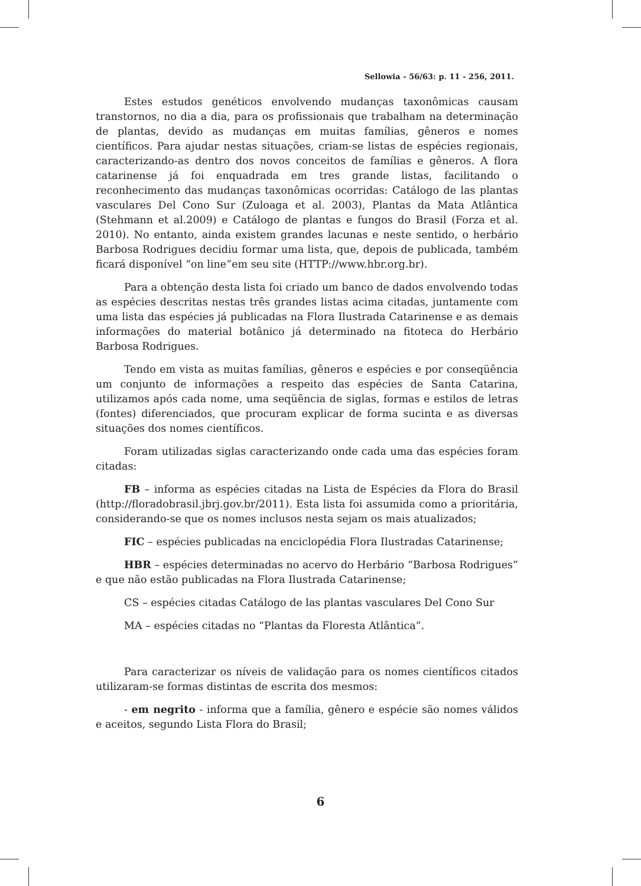Sellowia - 56/63: p. 11 - 256, 2011.
Estes estudos genéticos envolvendo mudanças taxonômicas causam transtornos, no dia a dia, para os profissionais que trabalham na determinação de plantas, devido as mudanças em muitas famílias, gêneros e nomes científicos. Para ajudar nestas situações, criam-se listas de espécies regionais, caracterizando-as dentro dos novos conceitos de famílias e gêneros. A flora catarinense já foi enquadrada em tres grande listas, facilitando o reconhecimento das mudanças taxonômicas ocorridas: Catálogo de las plantas vasculares Del Cono Sur (Zuloaga et al. 2003), Plantas da Mata Atlântica (Stehmann et al.2009) e Catálogo de plantas e fungos do Brasil (Forza et al. 2010). No entanto, ainda existem grandes lacunas e neste sentido, o herbário Barbosa Rodrigues decidiu formar uma lista, que, depois de publicada, também ficará disponível “on line”em seu site (HTTP://www.hbr.org.br).
Para a obtenção desta lista foi criado um banco de dados envolvendo todas as espécies descritas nestas três grandes listas acima citadas, juntamente com uma lista das espécies já publicadas na Flora Ilustrada Catarinense e as demais informações do material botânico já determinado na fitoteca do Herbário Barbosa Rodrigues.
Tendo em vista as muitas famílias, gêneros e espécies e por conseqüência um conjunto de informações a respeito das espécies de Santa Catarina, utilizamos após cada nome, uma seqüência de siglas, formas e estilos de letras (fontes) diferenciados, que procuram explicar de forma sucinta e as diversas situações dos nomes científicos.
Foram utilizadas siglas caracterizando onde cada uma das espécies foram citadas:
FB – informa as espécies citadas na Lista de Espécies da Flora do Brasil (http://floradobrasil.jbrj.gov.br/2011). Esta lista foi assumida como a prioritária, considerando-se que os nomes inclusos nesta sejam os mais atualizados;
FIC – espécies publicadas na enciclopédia Flora Ilustradas Catarinense;
HBR – espécies determinadas no acervo do Herbário “Barbosa Rodrigues” e que não estão publicadas na Flora Ilustrada Catarinense;
CS – espécies citadas Catálogo de las plantas vasculares Del Cono Sur
MA – espécies citadas no “Plantas da Floresta Atlântica”.
Para caracterizar os níveis de validação para os nomes científicos citados utilizaram-se formas distintas de escrita dos mesmos:
- em negrito - informa que a família, gênero e espécie são nomes válidos e aceitos, segundo Lista Flora do Brasil;
6